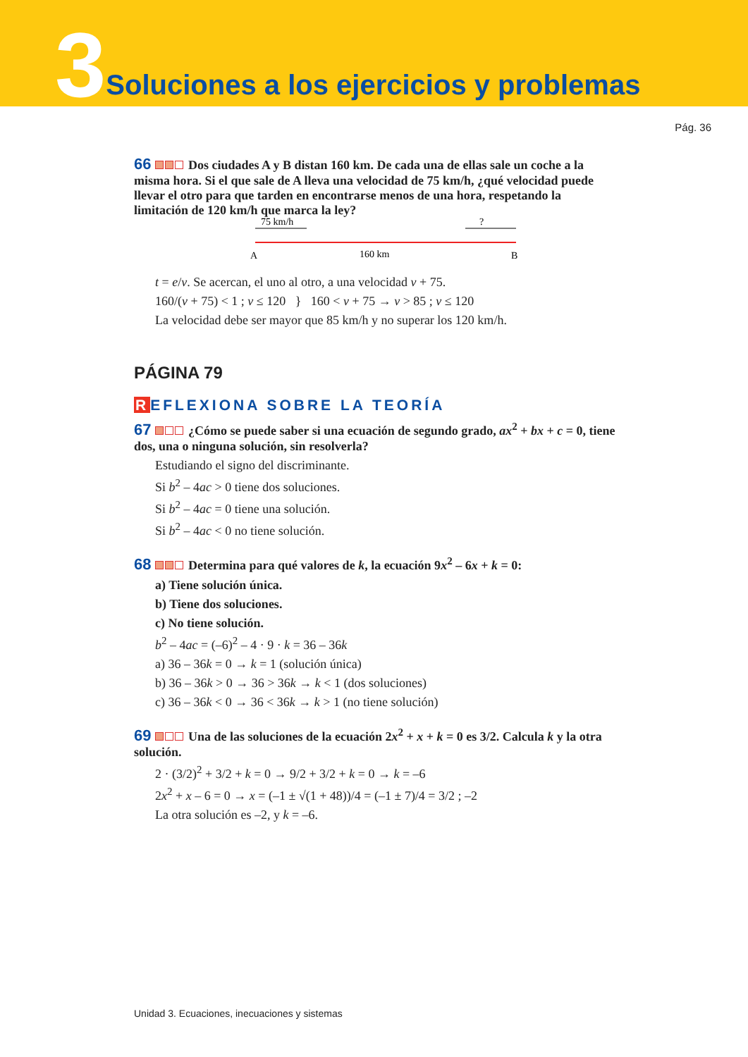3 Soluciones a los ejercicios y problemas
Pág. 36
66 Dos ciudades A y B distan 160 km. De cada una de ellas sale un coche a la misma hora. Si el que sale de A lleva una velocidad de 75 km/h, ¿qué velocidad puede llevar el otro para que tarden en encontrarse menos de una hora, respetando la limitación de 120 km/h que marca la ley?
75 km/h
?
A
160 km
B
t = e/v. Se acercan, el uno al otro, a una velocidad v + 75.
160/(v + 75) < 1 ; v ≤ 120 } 160 < v + 75 → v > 85 ; v ≤ 120
La velocidad debe ser mayor que 85 km/h y no superar los 120 km/h.
PÁGINA 79
REFLEXIONA SOBRE LA TEORÍA
67 ¿Cómo se puede saber si una ecuación de segundo grado, ax<sup>2</sup> + bx + c = 0, tiene dos, una o ninguna solución, sin resolverla?
Estudiando el signo del discriminante.
Si b<sup>2</sup> – 4ac > 0 tiene dos soluciones.
Si b<sup>2</sup> – 4ac = 0 tiene una solución.
Si b<sup>2</sup> – 4ac < 0 no tiene solución.
68 Determina para qué valores de k, la ecuación 9x<sup>2</sup> – 6x + k = 0:
a) Tiene solución única.
b) Tiene dos soluciones.
c) No tiene solución.
b<sup>2</sup> – 4ac = (–6)<sup>2</sup> – 4 · 9 · k = 36 – 36k
a) 36 – 36k = 0 → k = 1 (solución única)
b) 36 – 36k > 0 → 36 > 36k → k < 1 (dos soluciones)
c) 36 – 36k < 0 → 36 < 36k → k > 1 (no tiene solución)
69 Una de las soluciones de la ecuación 2x<sup>2</sup> + x + k = 0 es 3/2. Calcula k y la otra solución.
2 · (3/2)<sup>2</sup> + 3/2 + k = 0 → 9/2 + 3/2 + k = 0 → k = –6
2x<sup>2</sup> + x – 6 = 0 → x = (–1 ± √(1 + 48))/4 = (–1 ± 7)/4 = 3/2 ; –2
La otra solución es –2, y k = –6.
Unidad 3. Ecuaciones, inecuaciones y sistemas